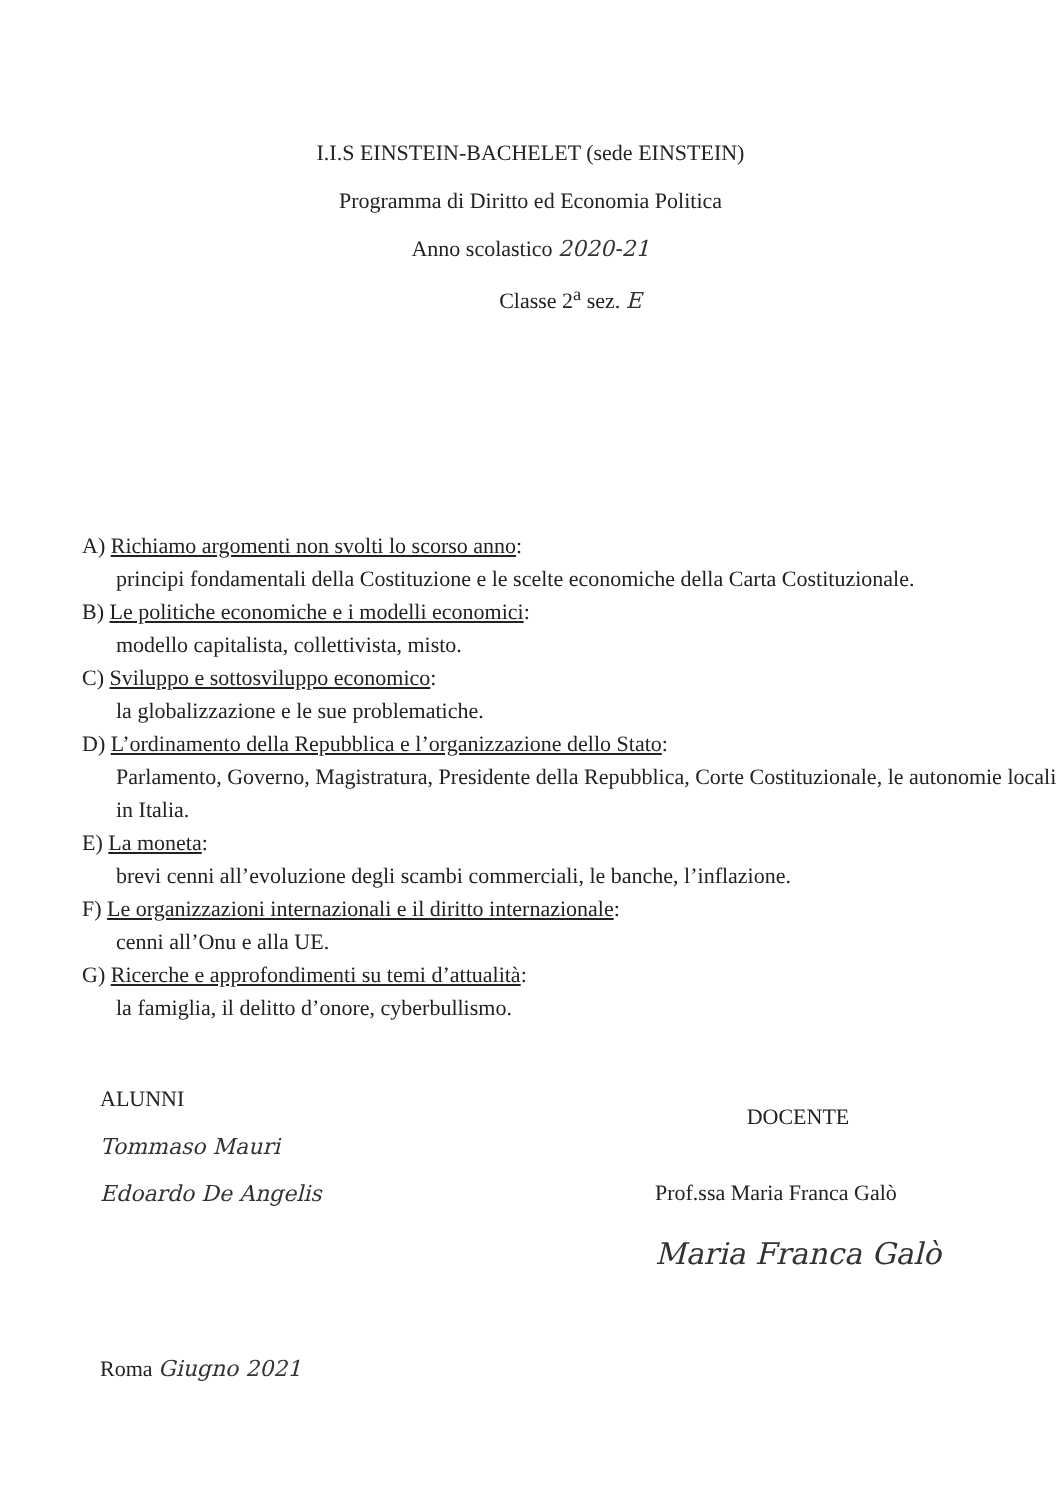I.I.S EINSTEIN-BACHELET (sede EINSTEIN)
Programma di Diritto ed Economia Politica
Anno scolastico 2020-21
Classe 2<sup>a</sup> sez. E
A) Richiamo argomenti non svolti lo scorso anno:
principi fondamentali della Costituzione e le scelte economiche della Carta Costituzionale.
B) Le politiche economiche e i modelli economici:
modello capitalista, collettivista, misto.
C) Sviluppo e sottosviluppo economico:
la globalizzazione e le sue problematiche.
D) L’ordinamento della Repubblica e l’organizzazione dello Stato:
Parlamento, Governo, Magistratura, Presidente della Repubblica, Corte Costituzionale, le autonomie locali in Italia.
E) La moneta:
brevi cenni all’evoluzione degli scambi commerciali, le banche, l’inflazione.
F) Le organizzazioni internazionali e il diritto internazionale:
cenni all’Onu e alla UE.
G) Ricerche e approfondimenti su temi d’attualità:
la famiglia, il delitto d’onore, cyberbullismo.
ALUNNI
Tommaso Mauri
Edoardo De Angelis
Roma Giugno 2021
DOCENTE
Prof.ssa Maria Franca Galò
Maria Franca Galò